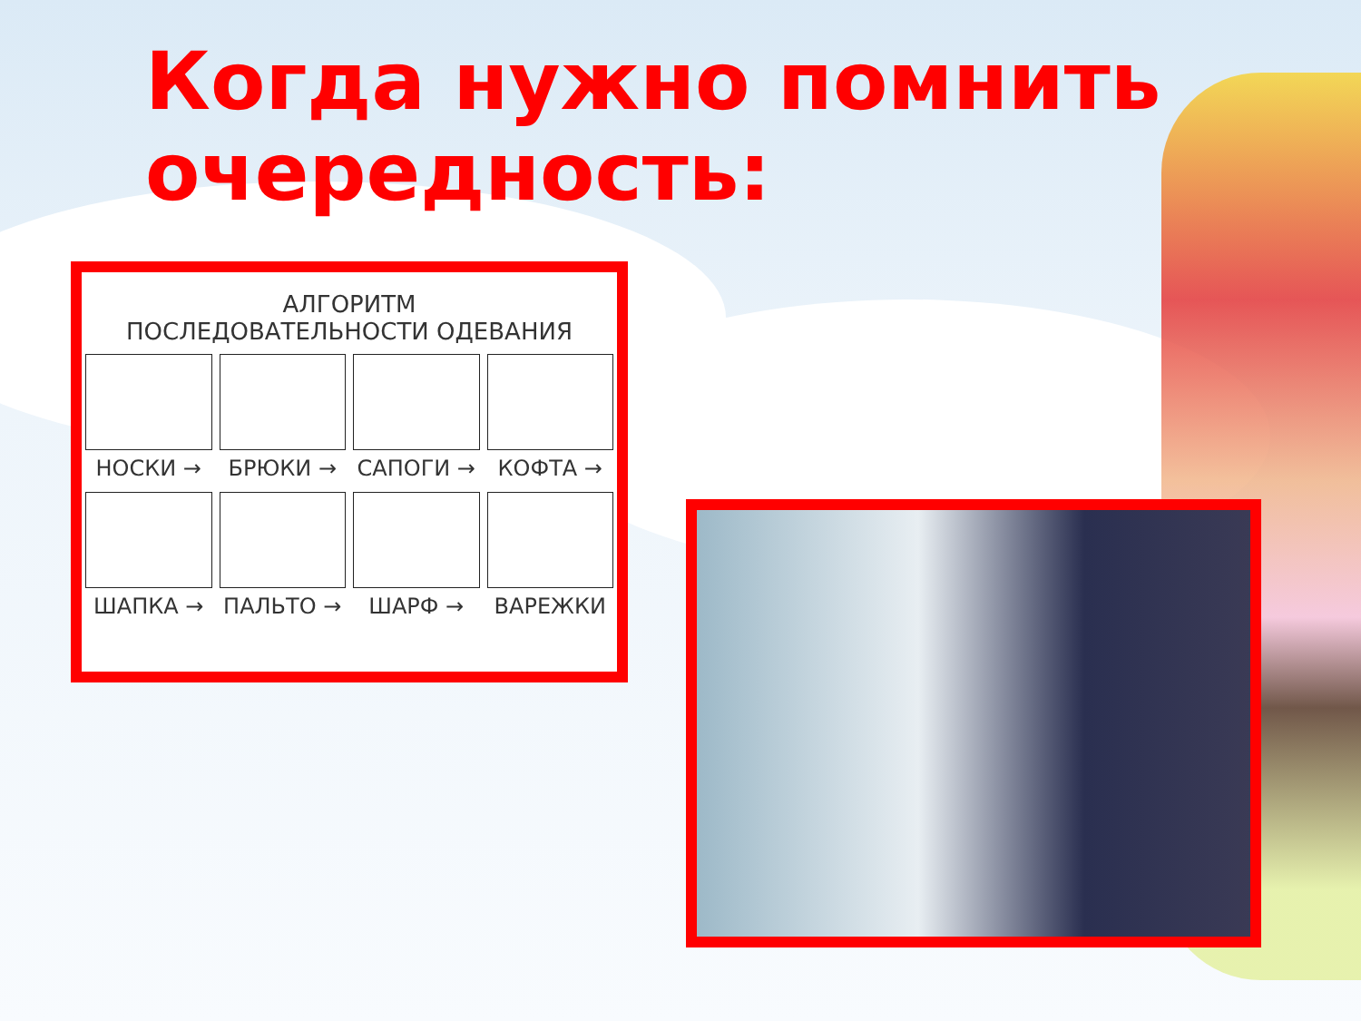Когда нужно помнить
очередность:
АЛГОРИТМ
ПОСЛЕДОВАТЕЛЬНОСТИ ОДЕВАНИЯ
НОСКИ →
БРЮКИ →
САПОГИ →
КОФТА →
ШАПКА →
ПАЛЬТО →
ШАРФ →
ВАРЕЖКИ